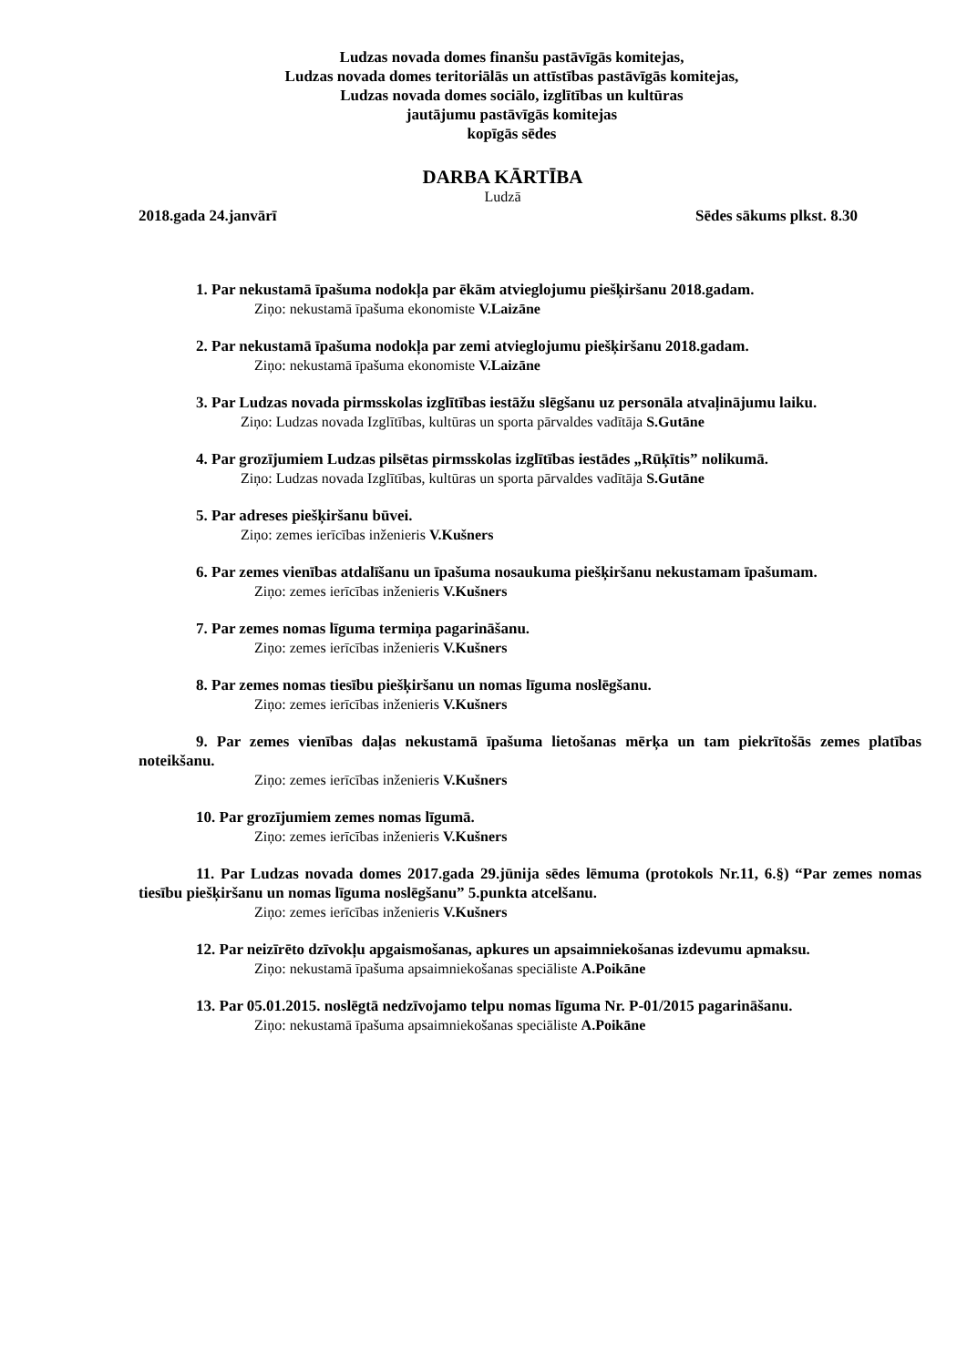Ludzas novada domes finanšu pastāvīgās komitejas,
Ludzas novada domes teritoriālās un attīstības pastāvīgās komitejas,
Ludzas novada domes sociālo, izglītības un kultūras
jautājumu pastāvīgās komitejas
kopīgās sēdes
DARBA KĀRTĪBA
Ludzā
2018.gada 24.janvārī Sēdes sākums plkst. 8.30
1. Par nekustamā īpašuma nodokļa par ēkām atvieglojumu piešķiršanu 2018.gadam.
Ziņo: nekustamā īpašuma ekonomiste V.Laizāne
2. Par nekustamā īpašuma nodokļa par zemi atvieglojumu piešķiršanu 2018.gadam.
Ziņo: nekustamā īpašuma ekonomiste V.Laizāne
3. Par Ludzas novada pirmsskolas izglītības iestāžu slēgšanu uz personāla atvaļinājumu laiku.
Ziņo: Ludzas novada Izglītības, kultūras un sporta pārvaldes vadītāja S.Gutāne
4. Par grozījumiem Ludzas pilsētas pirmsskolas izglītības iestādes „Rūķītis” nolikumā.
Ziņo: Ludzas novada Izglītības, kultūras un sporta pārvaldes vadītāja S.Gutāne
5. Par adreses piešķiršanu būvei.
Ziņo: zemes ierīcības inženieris V.Kušners
6. Par zemes vienības atdalīšanu un īpašuma nosaukuma piešķiršanu nekustamam īpašumam.
Ziņo: zemes ierīcības inženieris V.Kušners
7. Par zemes nomas līguma termiņa pagarināšanu.
Ziņo: zemes ierīcības inženieris V.Kušners
8. Par zemes nomas tiesību piešķiršanu un nomas līguma noslēgšanu.
Ziņo: zemes ierīcības inženieris V.Kušners
9. Par zemes vienības daļas nekustamā īpašuma lietošanas mērķa un tam piekrītošās zemes platības noteikšanu.
Ziņo: zemes ierīcības inženieris V.Kušners
10. Par grozījumiem zemes nomas līgumā.
Ziņo: zemes ierīcības inženieris V.Kušners
11. Par Ludzas novada domes 2017.gada 29.jūnija sēdes lēmuma (protokols Nr.11, 6.§) “Par zemes nomas tiesību piešķiršanu un nomas līguma noslēgšanu” 5.punkta atcelšanu.
Ziņo: zemes ierīcības inženieris V.Kušners
12. Par neizīrēto dzīvokļu apgaismošanas, apkures un apsaimniekošanas izdevumu apmaksu.
Ziņo: nekustamā īpašuma apsaimniekošanas speciāliste A.Poikāne
13. Par 05.01.2015. noslēgtā nedzīvojamo telpu nomas līguma Nr. P-01/2015 pagarināšanu.
Ziņo: nekustamā īpašuma apsaimniekošanas speciāliste A.Poikāne